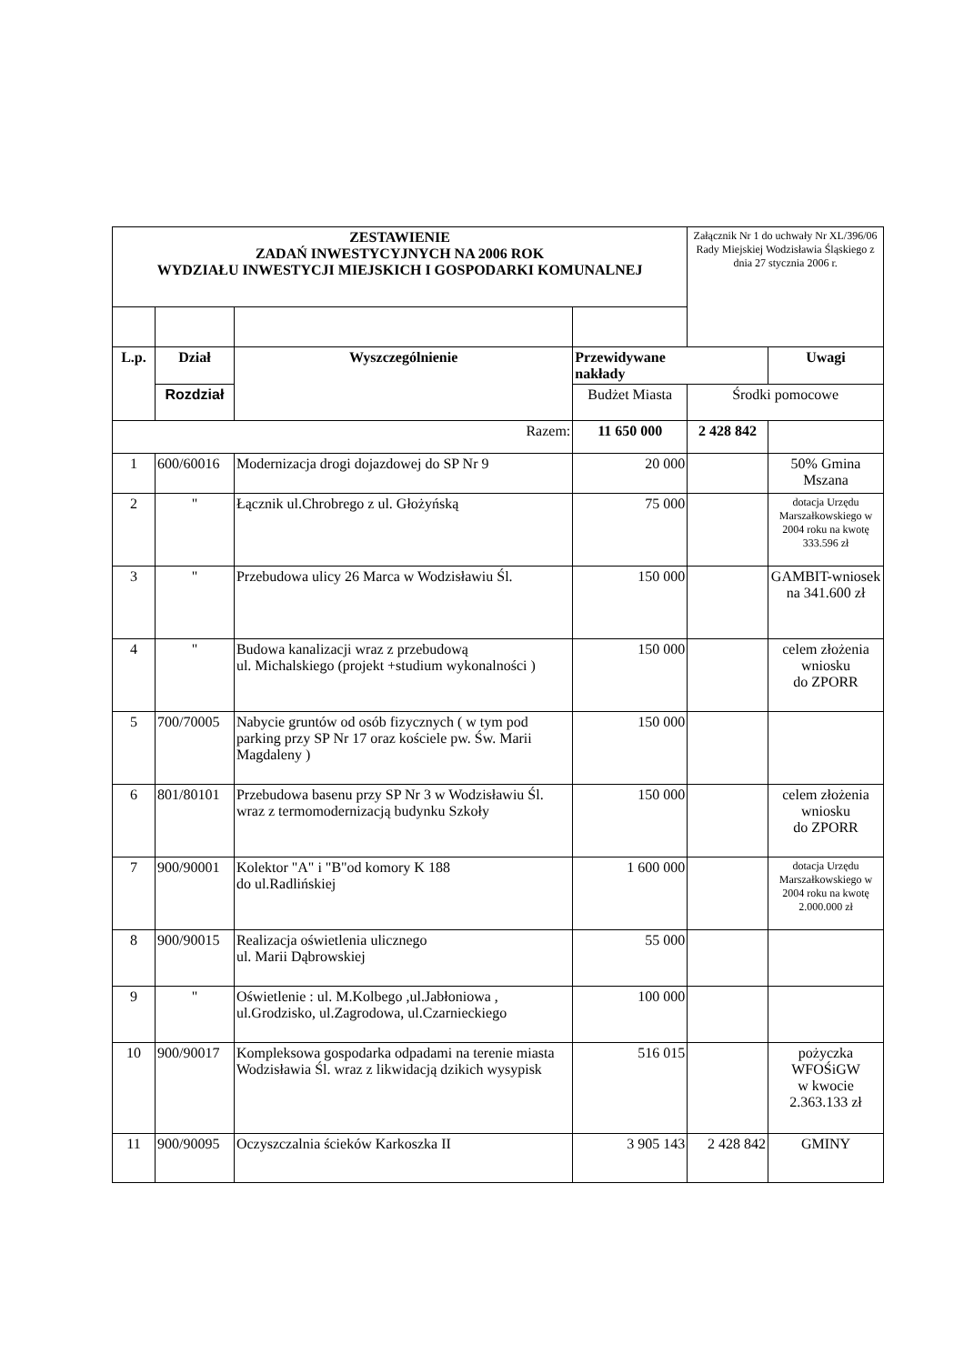| ZESTAWIENIE ZADAŃ INWESTYCYJNYCH NA 2006 ROK WYDZIAŁU INWESTYCJI MIEJSKICH I GOSPODARKI KOMUNALNEJ | | | | Załącznik Nr 1 do uchwały Nr XL/396/06 Rady Miejskiej Wodzisławia Śląskiego z dnia 27 stycznia 2006 r. | |
| L.p. | Dział | Wyszczególnienie | Przewidywane nakłady | | Uwagi |
| | Rozdział | | Budżet Miasta | Środki pomocowe | |
| Razem: | | | 11 650 000 | 2 428 842 | |
| 1 | 600/60016 | Modernizacja drogi dojazdowej do SP Nr 9 | 20 000 | | 50% Gmina Mszana |
| 2 | " | Łącznik ul.Chrobrego z ul. Głożyńską | 75 000 | | dotacja Urzędu Marszałkowskiego w 2004 roku na kwotę 333.596 zł |
| 3 | " | Przebudowa ulicy 26 Marca w Wodzisławiu Śl. | 150 000 | | GAMBIT-wniosek na 341.600 zł |
| 4 | " | Budowa kanalizacji wraz z przebudową ul. Michalskiego (projekt +studium wykonalności ) | 150 000 | | celem złożenia wniosku do ZPORR |
| 5 | 700/70005 | Nabycie gruntów od osób fizycznych ( w tym pod parking przy SP Nr 17 oraz kościele pw. Św. Marii Magdaleny ) | 150 000 | | |
| 6 | 801/80101 | Przebudowa basenu przy SP Nr 3 w Wodzisławiu Śl. wraz z termomodernizacją budynku Szkoły | 150 000 | | celem złożenia wniosku do ZPORR |
| 7 | 900/90001 | Kolektor "A" i "B"od komory K 188 do ul.Radlińskiej | 1 600 000 | | dotacja Urzędu Marszałkowskiego w 2004 roku na kwotę 2.000.000 zł |
| 8 | 900/90015 | Realizacja oświetlenia ulicznego ul. Marii Dąbrowskiej | 55 000 | | |
| 9 | " | Oświetlenie : ul. M.Kolbego ,ul.Jabłoniowa , ul.Grodzisko, ul.Zagrodowa, ul.Czarnieckiego | 100 000 | | |
| 10 | 900/90017 | Kompleksowa gospodarka odpadami na terenie miasta Wodzisławia Śl. wraz z likwidacją dzikich wysypisk | 516 015 | | pożyczka WFOŚiGW w kwocie 2.363.133 zł |
| 11 | 900/90095 | Oczyszczalnia ścieków Karkoszka II | 3 905 143 | 2 428 842 | GMINY |